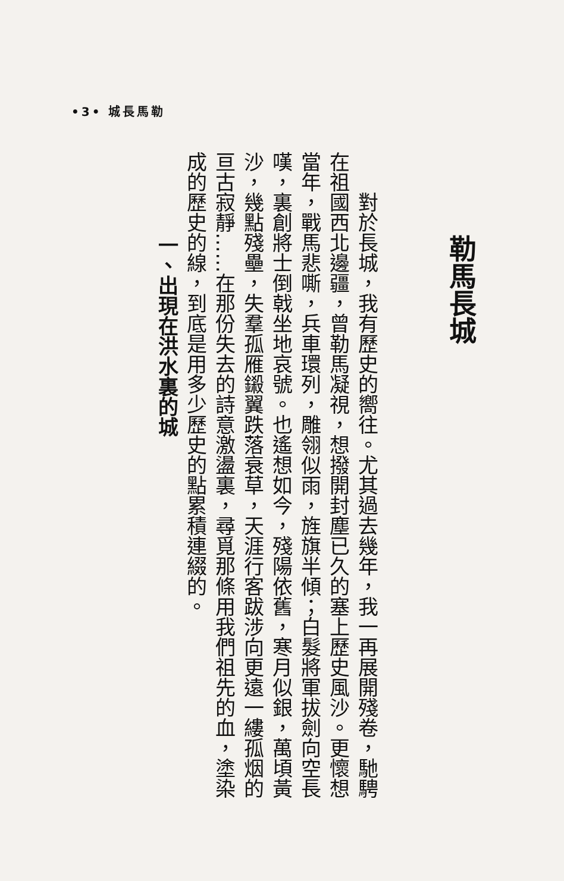•3• 城長馬勒
勒馬長城
對於長城，我有歷史的嚮往。尤其過去幾年，我一再展開殘卷，馳騁在祖國西北邊疆，曾勒馬凝視，想撥開封塵已久的塞上歷史風沙。更懷想當年，戰馬悲嘶，兵車環列，雕翎似雨，旌旗半傾；白髮將軍拔劍向空長嘆，裏創將士倒戟坐地哀號。也遙想如今，殘陽依舊，寒月似銀，萬頃黃沙，幾點殘壘，失羣孤雁鎩翼跌落衰草，天涯行客跋涉向更遠一縷孤烟的亘古寂靜……在那份失去的詩意激盪裏，尋覓那條用我們祖先的血，塗染成的歷史的線，到底是用多少歷史的點累積連綴的。
一、出現在洪水裏的城